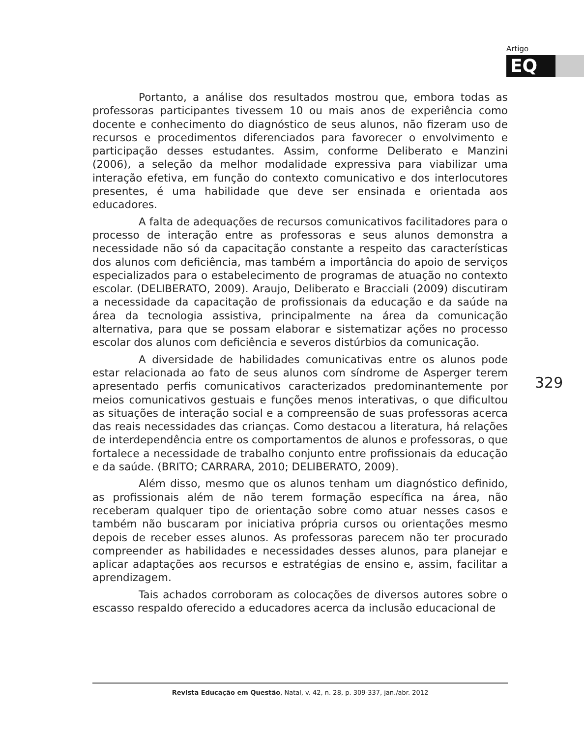Artigo
EQ
Portanto, a análise dos resultados mostrou que, embora todas as professoras participantes tivessem 10 ou mais anos de experiência como docente e conhecimento do diagnóstico de seus alunos, não fizeram uso de recursos e procedimentos diferenciados para favorecer o envolvimento e participação desses estudantes. Assim, conforme Deliberato e Manzini (2006), a seleção da melhor modalidade expressiva para viabilizar uma interação efetiva, em função do contexto comunicativo e dos interlocutores presentes, é uma habilidade que deve ser ensinada e orientada aos educadores.
A falta de adequações de recursos comunicativos facilitadores para o processo de interação entre as professoras e seus alunos demonstra a necessidade não só da capacitação constante a respeito das características dos alunos com deficiência, mas também a importância do apoio de serviços especializados para o estabelecimento de programas de atuação no contexto escolar. (DELIBERATO, 2009). Araujo, Deliberato e Bracciali (2009) discutiram a necessidade da capacitação de profissionais da educação e da saúde na área da tecnologia assistiva, principalmente na área da comunicação alternativa, para que se possam elaborar e sistematizar ações no processo escolar dos alunos com deficiência e severos distúrbios da comunicação.
A diversidade de habilidades comunicativas entre os alunos pode estar relacionada ao fato de seus alunos com síndrome de Asperger terem apresentado perfis comunicativos caracterizados predominantemente por meios comunicativos gestuais e funções menos interativas, o que dificultou as situações de interação social e a compreensão de suas professoras acerca das reais necessidades das crianças. Como destacou a literatura, há relações de interdependência entre os comportamentos de alunos e professoras, o que fortalece a necessidade de trabalho conjunto entre profissionais da educação e da saúde. (BRITO; CARRARA, 2010; DELIBERATO, 2009).
Além disso, mesmo que os alunos tenham um diagnóstico definido, as profissionais além de não terem formação específica na área, não receberam qualquer tipo de orientação sobre como atuar nesses casos e também não buscaram por iniciativa própria cursos ou orientações mesmo depois de receber esses alunos. As professoras parecem não ter procurado compreender as habilidades e necessidades desses alunos, para planejar e aplicar adaptações aos recursos e estratégias de ensino e, assim, facilitar a aprendizagem.
Tais achados corroboram as colocações de diversos autores sobre o escasso respaldo oferecido a educadores acerca da inclusão educacional de
329
Revista Educação em Questão, Natal, v. 42, n. 28, p. 309-337, jan./abr. 2012